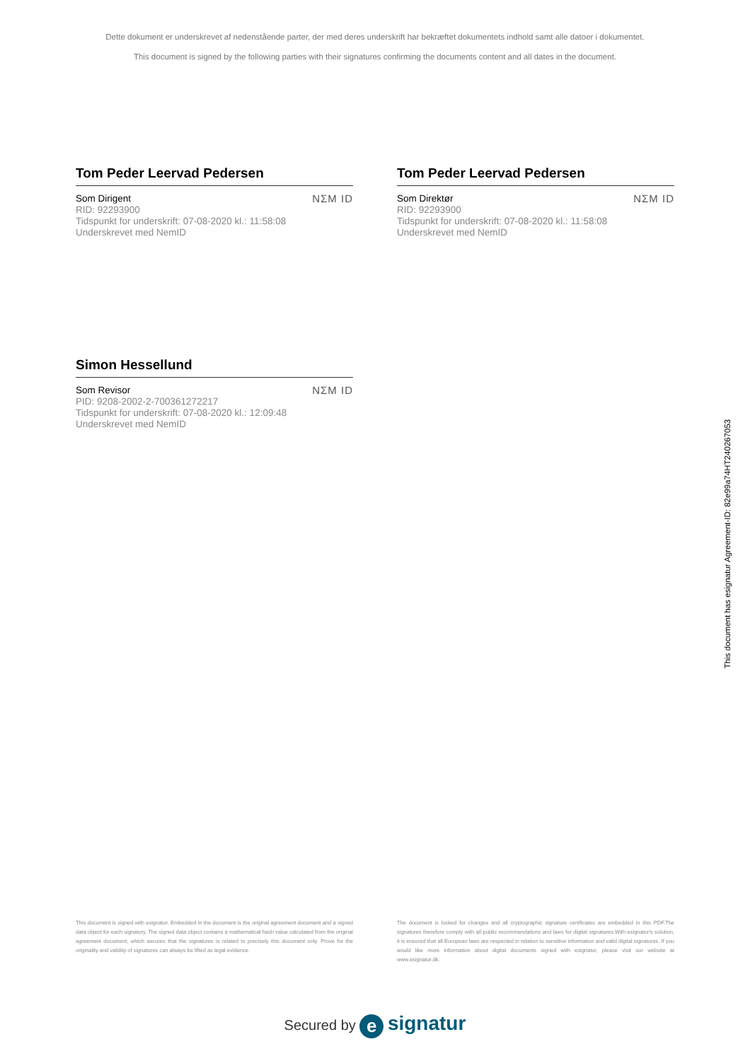Dette dokument er underskrevet af nedenstående parter, der med deres underskrift har bekræftet dokumentets indhold samt alle datoer i dokumentet.
This document is signed by the following parties with their signatures confirming the documents content and all dates in the document.
Tom Peder Leervad Pedersen
Som Dirigent
RID: 92293900
Tidspunkt for underskrift: 07-08-2020 kl.: 11:58:08
Underskrevet med NemID
NΣM ID
Tom Peder Leervad Pedersen
Som Direktør
RID: 92293900
Tidspunkt for underskrift: 07-08-2020 kl.: 11:58:08
Underskrevet med NemID
NΣM ID
Simon Hessellund
Som Revisor
PID: 9208-2002-2-700361272217
Tidspunkt for underskrift: 07-08-2020 kl.: 12:09:48
Underskrevet med NemID
NΣM ID
This document has esignatur Agreement-ID: 82e99a74HT240267053
This document is signed with esignatur. Embedded in the document is the original agreement document and a signed data object for each signatory. The signed data object contains a mathematical hash value calculated from the original agreement document, which secures that the signatures is related to precisely this document only. Prove for the originality and validity of signatures can always be lifted as legal evidence.
The document is locked for changes and all cryptographic signature certificates are embedded in this PDF.The signatures therefore comply with all public recommendations and laws for digital signatures.With esignatur's solution, it is ensured that all European laws are respected in relation to sensitive information and valid digital signatures. If you would like more information about digital documents signed with esignatur, please visit our website at www.esignatur.dk.
Secured by e signatur